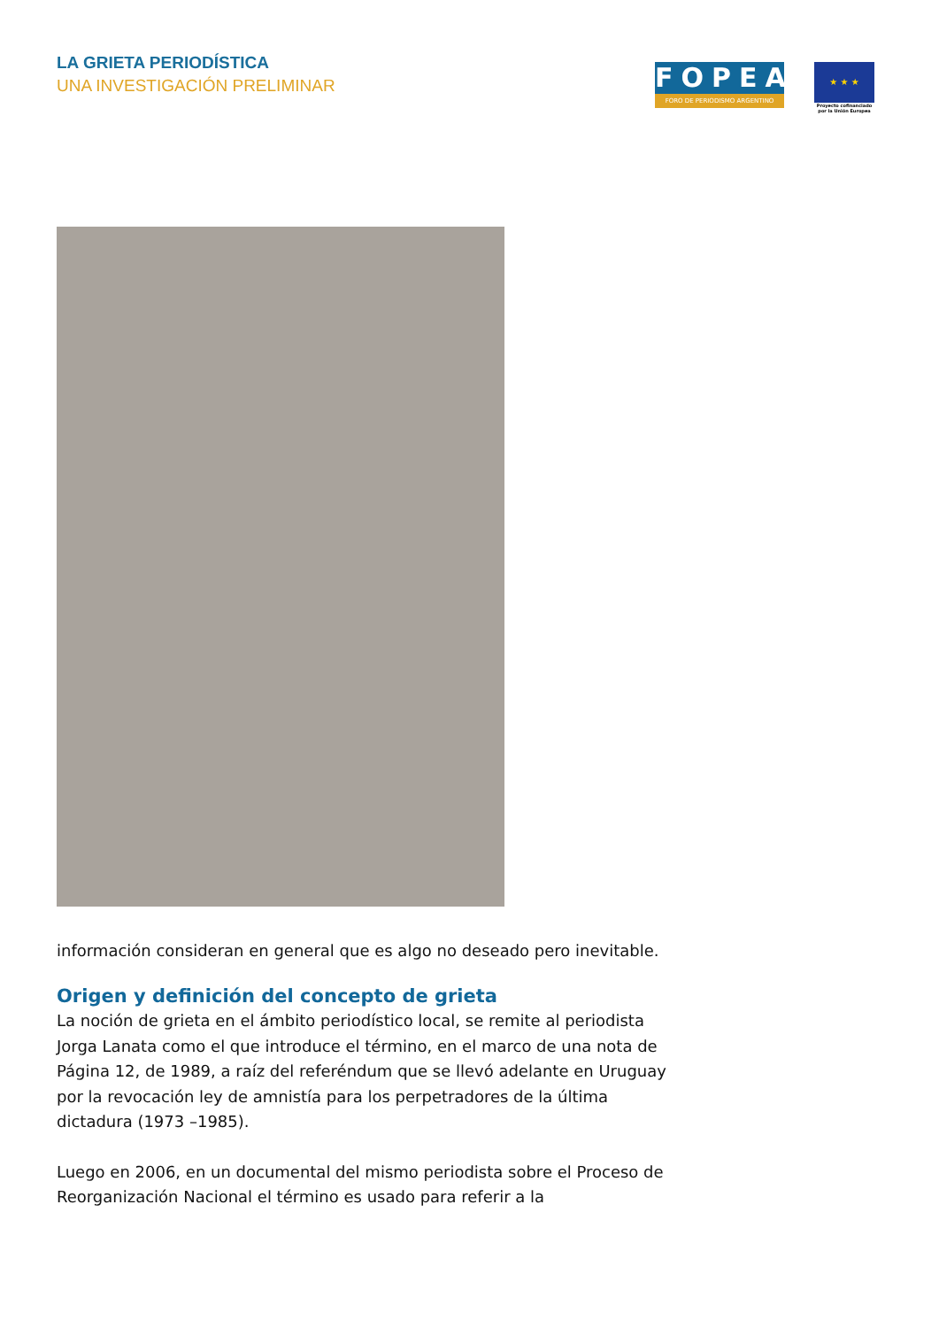LA GRIETA PERIODÍSTICA
UNA INVESTIGACIÓN PRELIMINAR
FOPEA
FORO DE PERIODISMO ARGENTINO
★ ★ ★
Proyecto cofinanciado por la Unión Europea
información consideran en general que es algo no deseado pero inevitable.
Origen y definición del concepto de grieta
La noción de grieta en el ámbito periodístico local, se remite al periodista Jorga Lanata como el que introduce el término, en el marco de una nota de Página 12, de 1989, a raíz del referéndum que se llevó adelante en Uruguay por la revocación ley de amnistía para los perpetradores de la última dictadura (1973 –1985).
Luego en 2006, en un documental del mismo periodista sobre el Proceso de Reorganización Nacional el término es usado para referir a la